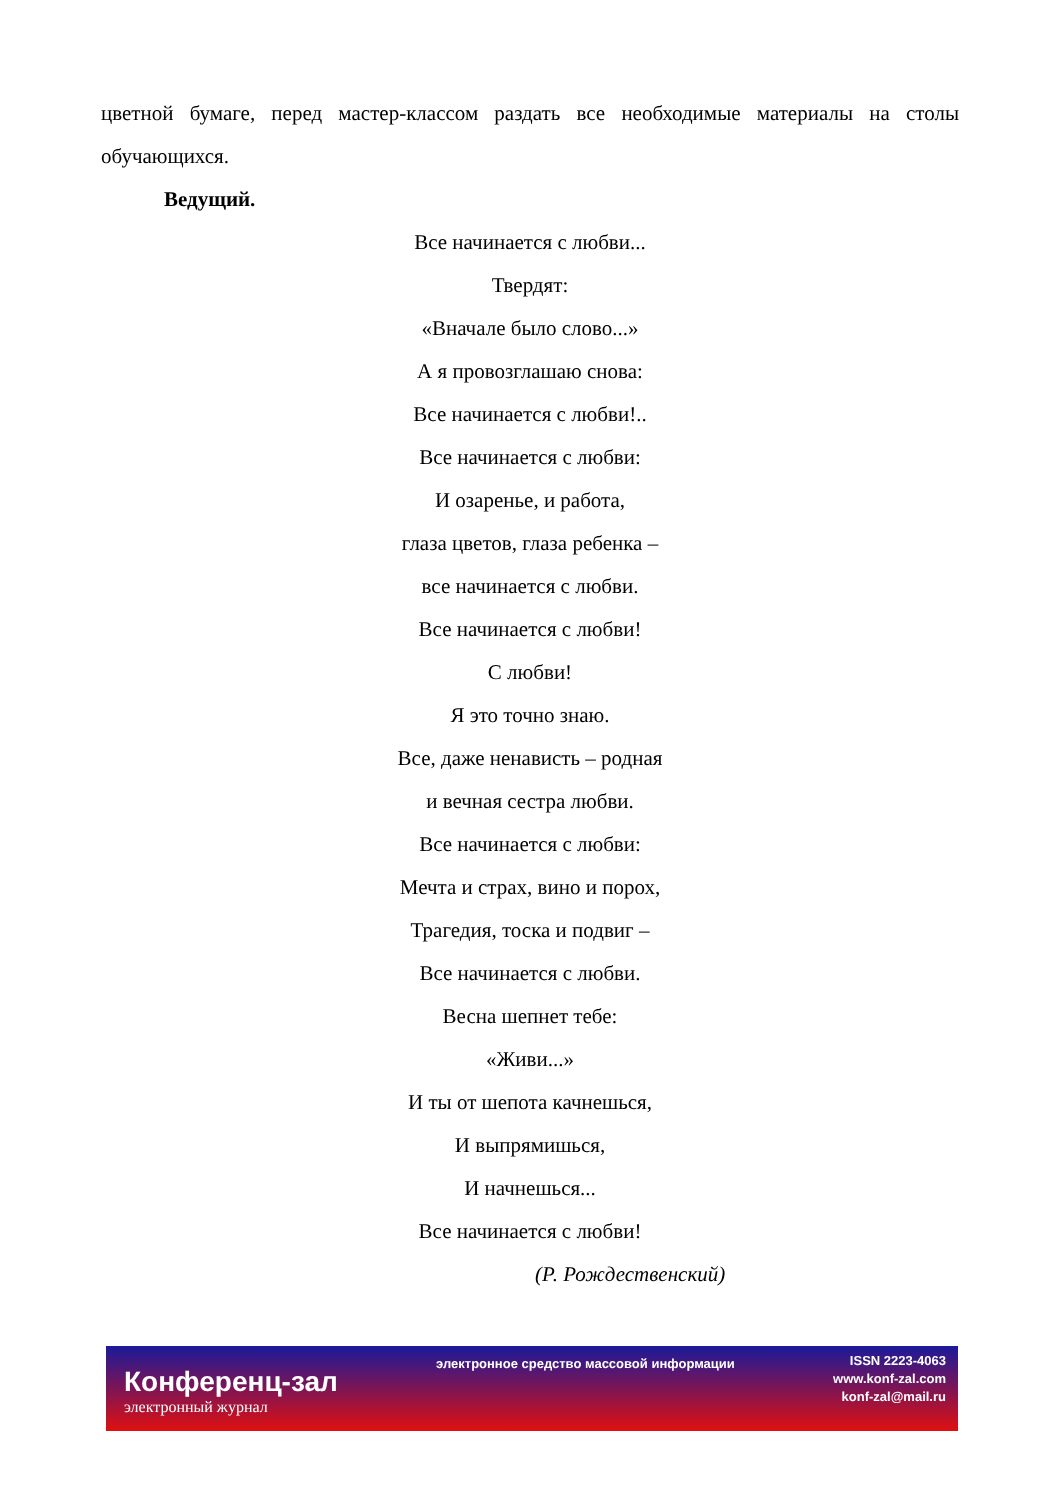цветной бумаге, перед мастер-классом раздать все необходимые материалы на столы обучающихся.
Ведущий.
Все начинается с любви...
Твердят:
«Вначале было слово...»
А я провозглашаю снова:
Все начинается с любви!..
Все начинается с любви:
И озаренье, и работа,
глаза цветов, глаза ребенка –
все начинается с любви.
Все начинается с любви!
С любви!
Я это точно знаю.
Все, даже ненависть – родная
и вечная сестра любви.
Все начинается с любви:
Мечта и страх, вино и порох,
Трагедия, тоска и подвиг –
Все начинается с любви.
Весна шепнет тебе:
«Живи...»
И ты от шепота качнешься,
И выпрямишься,
И начнешься...
Все начинается с любви!
(Р. Рождественский)
Конференц-зал
электронный журнал
электронное средство массовой информации
ISSN 2223-4063
www.konf-zal.com
konf-zal@mail.ru